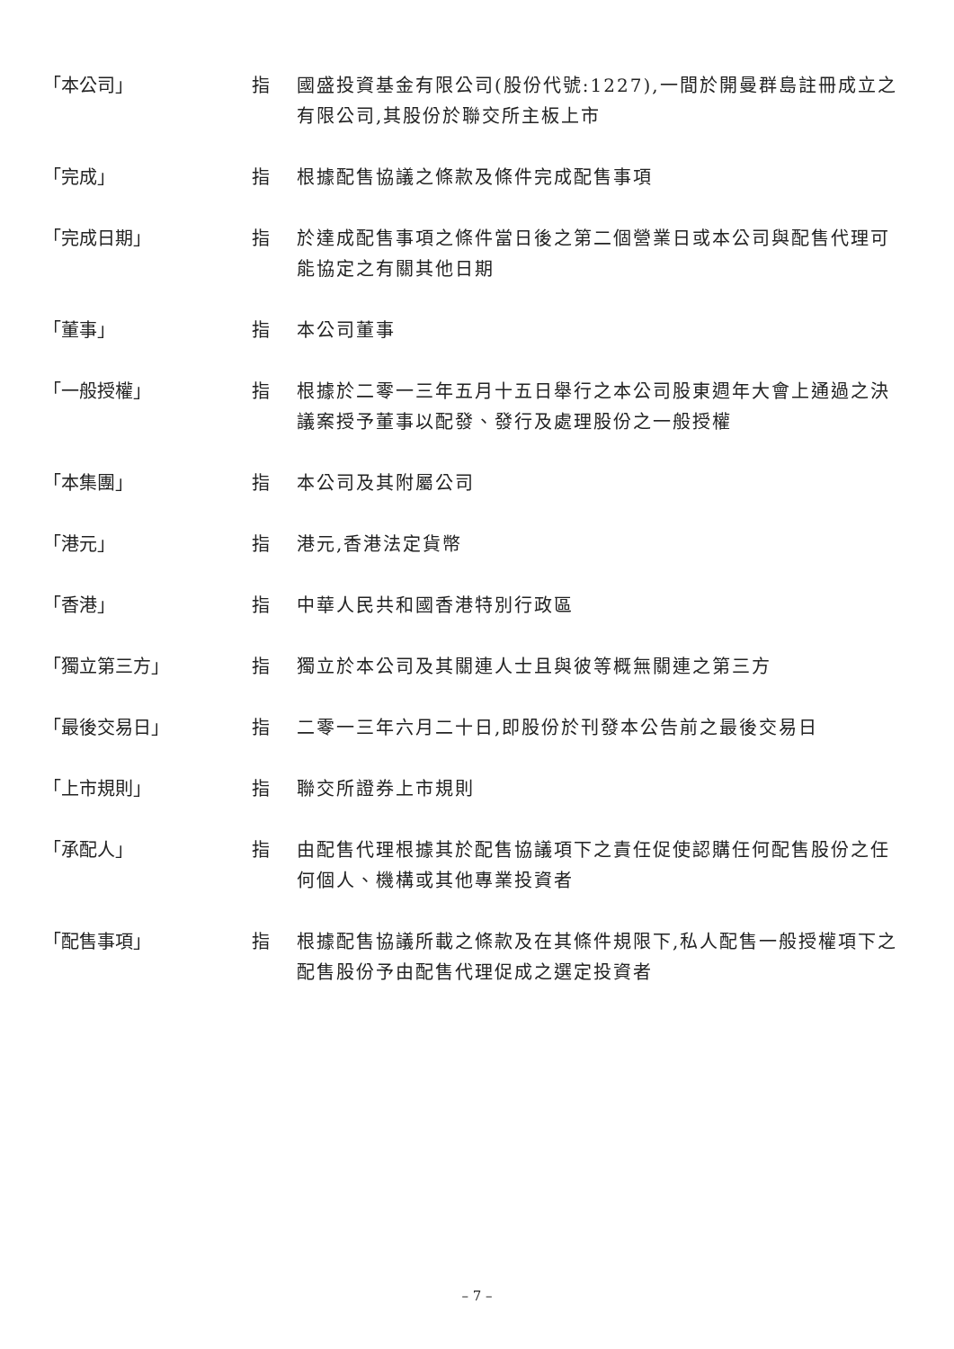「本公司」 指 國盛投資基金有限公司(股份代號:1227),一間於開曼群島註冊成立之有限公司,其股份於聯交所主板上市
「完成」 指 根據配售協議之條款及條件完成配售事項
「完成日期」 指 於達成配售事項之條件當日後之第二個營業日或本公司與配售代理可能協定之有關其他日期
「董事」 指 本公司董事
「一般授權」 指 根據於二零一三年五月十五日舉行之本公司股東週年大會上通過之決議案授予董事以配發、發行及處理股份之一般授權
「本集團」 指 本公司及其附屬公司
「港元」 指 港元,香港法定貨幣
「香港」 指 中華人民共和國香港特別行政區
「獨立第三方」 指 獨立於本公司及其關連人士且與彼等概無關連之第三方
「最後交易日」 指 二零一三年六月二十日,即股份於刊發本公告前之最後交易日
「上市規則」 指 聯交所證券上市規則
「承配人」 指 由配售代理根據其於配售協議項下之責任促使認購任何配售股份之任何個人、機構或其他專業投資者
「配售事項」 指 根據配售協議所載之條款及在其條件規限下,私人配售一般授權項下之配售股份予由配售代理促成之選定投資者
– 7 –